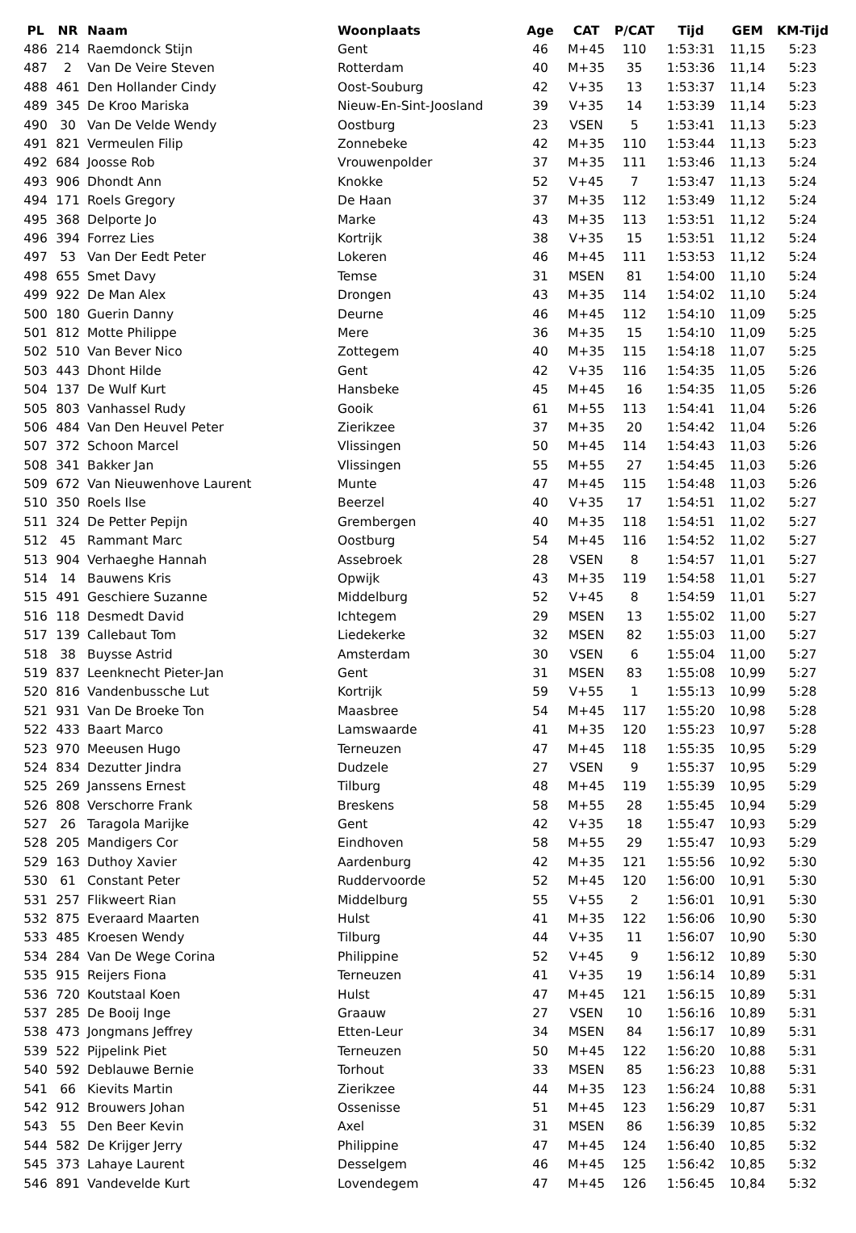| PL | NR | Naam | Woonplaats | Age | CAT | P/CAT | Tijd | GEM | KM-Tijd |
| --- | --- | --- | --- | --- | --- | --- | --- | --- | --- |
| 486 | 214 | Raemdonck Stijn | Gent | 46 | M+45 | 110 | 1:53:31 | 11,15 | 5:23 |
| 487 | 2 | Van De Veire Steven | Rotterdam | 40 | M+35 | 35 | 1:53:36 | 11,14 | 5:23 |
| 488 | 461 | Den Hollander Cindy | Oost-Souburg | 42 | V+35 | 13 | 1:53:37 | 11,14 | 5:23 |
| 489 | 345 | De Kroo Mariska | Nieuw-En-Sint-Joosland | 39 | V+35 | 14 | 1:53:39 | 11,14 | 5:23 |
| 490 | 30 | Van De Velde Wendy | Oostburg | 23 | VSEN | 5 | 1:53:41 | 11,13 | 5:23 |
| 491 | 821 | Vermeulen Filip | Zonnebeke | 42 | M+35 | 110 | 1:53:44 | 11,13 | 5:23 |
| 492 | 684 | Joosse Rob | Vrouwenpolder | 37 | M+35 | 111 | 1:53:46 | 11,13 | 5:24 |
| 493 | 906 | Dhondt Ann | Knokke | 52 | V+45 | 7 | 1:53:47 | 11,13 | 5:24 |
| 494 | 171 | Roels Gregory | De Haan | 37 | M+35 | 112 | 1:53:49 | 11,12 | 5:24 |
| 495 | 368 | Delporte Jo | Marke | 43 | M+35 | 113 | 1:53:51 | 11,12 | 5:24 |
| 496 | 394 | Forrez Lies | Kortrijk | 38 | V+35 | 15 | 1:53:51 | 11,12 | 5:24 |
| 497 | 53 | Van Der Eedt Peter | Lokeren | 46 | M+45 | 111 | 1:53:53 | 11,12 | 5:24 |
| 498 | 655 | Smet Davy | Temse | 31 | MSEN | 81 | 1:54:00 | 11,10 | 5:24 |
| 499 | 922 | De Man Alex | Drongen | 43 | M+35 | 114 | 1:54:02 | 11,10 | 5:24 |
| 500 | 180 | Guerin Danny | Deurne | 46 | M+45 | 112 | 1:54:10 | 11,09 | 5:25 |
| 501 | 812 | Motte Philippe | Mere | 36 | M+35 | 15 | 1:54:10 | 11,09 | 5:25 |
| 502 | 510 | Van Bever Nico | Zottegem | 40 | M+35 | 115 | 1:54:18 | 11,07 | 5:25 |
| 503 | 443 | Dhont Hilde | Gent | 42 | V+35 | 116 | 1:54:35 | 11,05 | 5:26 |
| 504 | 137 | De Wulf Kurt | Hansbeke | 45 | M+45 | 16 | 1:54:35 | 11,05 | 5:26 |
| 505 | 803 | Vanhassel Rudy | Gooik | 61 | M+55 | 113 | 1:54:41 | 11,04 | 5:26 |
| 506 | 484 | Van Den Heuvel Peter | Zierikzee | 37 | M+35 | 20 | 1:54:42 | 11,04 | 5:26 |
| 507 | 372 | Schoon Marcel | Vlissingen | 50 | M+45 | 114 | 1:54:43 | 11,03 | 5:26 |
| 508 | 341 | Bakker Jan | Vlissingen | 55 | M+55 | 27 | 1:54:45 | 11,03 | 5:26 |
| 509 | 672 | Van Nieuwenhove Laurent | Munte | 47 | M+45 | 115 | 1:54:48 | 11,03 | 5:26 |
| 510 | 350 | Roels Ilse | Beerzel | 40 | V+35 | 17 | 1:54:51 | 11,02 | 5:27 |
| 511 | 324 | De Petter Pepijn | Grembergen | 40 | M+35 | 118 | 1:54:51 | 11,02 | 5:27 |
| 512 | 45 | Rammant Marc | Oostburg | 54 | M+45 | 116 | 1:54:52 | 11,02 | 5:27 |
| 513 | 904 | Verhaeghe Hannah | Assebroek | 28 | VSEN | 8 | 1:54:57 | 11,01 | 5:27 |
| 514 | 14 | Bauwens Kris | Opwijk | 43 | M+35 | 119 | 1:54:58 | 11,01 | 5:27 |
| 515 | 491 | Geschiere Suzanne | Middelburg | 52 | V+45 | 8 | 1:54:59 | 11,01 | 5:27 |
| 516 | 118 | Desmedt David | Ichtegem | 29 | MSEN | 13 | 1:55:02 | 11,00 | 5:27 |
| 517 | 139 | Callebaut Tom | Liedekerke | 32 | MSEN | 82 | 1:55:03 | 11,00 | 5:27 |
| 518 | 38 | Buysse Astrid | Amsterdam | 30 | VSEN | 6 | 1:55:04 | 11,00 | 5:27 |
| 519 | 837 | Leenknecht Pieter-Jan | Gent | 31 | MSEN | 83 | 1:55:08 | 10,99 | 5:27 |
| 520 | 816 | Vandenbussche Lut | Kortrijk | 59 | V+55 | 1 | 1:55:13 | 10,99 | 5:28 |
| 521 | 931 | Van De Broeke Ton | Maasbree | 54 | M+45 | 117 | 1:55:20 | 10,98 | 5:28 |
| 522 | 433 | Baart Marco | Lamswaarde | 41 | M+35 | 120 | 1:55:23 | 10,97 | 5:28 |
| 523 | 970 | Meeusen Hugo | Terneuzen | 47 | M+45 | 118 | 1:55:35 | 10,95 | 5:29 |
| 524 | 834 | Dezutter Jindra | Dudzele | 27 | VSEN | 9 | 1:55:37 | 10,95 | 5:29 |
| 525 | 269 | Janssens Ernest | Tilburg | 48 | M+45 | 119 | 1:55:39 | 10,95 | 5:29 |
| 526 | 808 | Verschorre Frank | Breskens | 58 | M+55 | 28 | 1:55:45 | 10,94 | 5:29 |
| 527 | 26 | Taragola Marijke | Gent | 42 | V+35 | 18 | 1:55:47 | 10,93 | 5:29 |
| 528 | 205 | Mandigers Cor | Eindhoven | 58 | M+55 | 29 | 1:55:47 | 10,93 | 5:29 |
| 529 | 163 | Duthoy Xavier | Aardenburg | 42 | M+35 | 121 | 1:55:56 | 10,92 | 5:30 |
| 530 | 61 | Constant Peter | Ruddervoorde | 52 | M+45 | 120 | 1:56:00 | 10,91 | 5:30 |
| 531 | 257 | Flikweert Rian | Middelburg | 55 | V+55 | 2 | 1:56:01 | 10,91 | 5:30 |
| 532 | 875 | Everaard Maarten | Hulst | 41 | M+35 | 122 | 1:56:06 | 10,90 | 5:30 |
| 533 | 485 | Kroesen Wendy | Tilburg | 44 | V+35 | 11 | 1:56:07 | 10,90 | 5:30 |
| 534 | 284 | Van De Wege Corina | Philippine | 52 | V+45 | 9 | 1:56:12 | 10,89 | 5:30 |
| 535 | 915 | Reijers Fiona | Terneuzen | 41 | V+35 | 19 | 1:56:14 | 10,89 | 5:31 |
| 536 | 720 | Koutstaal Koen | Hulst | 47 | M+45 | 121 | 1:56:15 | 10,89 | 5:31 |
| 537 | 285 | De Booij Inge | Graauw | 27 | VSEN | 10 | 1:56:16 | 10,89 | 5:31 |
| 538 | 473 | Jongmans Jeffrey | Etten-Leur | 34 | MSEN | 84 | 1:56:17 | 10,89 | 5:31 |
| 539 | 522 | Pijpelink Piet | Terneuzen | 50 | M+45 | 122 | 1:56:20 | 10,88 | 5:31 |
| 540 | 592 | Deblauwe Bernie | Torhout | 33 | MSEN | 85 | 1:56:23 | 10,88 | 5:31 |
| 541 | 66 | Kievits Martin | Zierikzee | 44 | M+35 | 123 | 1:56:24 | 10,88 | 5:31 |
| 542 | 912 | Brouwers Johan | Ossenisse | 51 | M+45 | 123 | 1:56:29 | 10,87 | 5:31 |
| 543 | 55 | Den Beer Kevin | Axel | 31 | MSEN | 86 | 1:56:39 | 10,85 | 5:32 |
| 544 | 582 | De Krijger Jerry | Philippine | 47 | M+45 | 124 | 1:56:40 | 10,85 | 5:32 |
| 545 | 373 | Lahaye Laurent | Desselgem | 46 | M+45 | 125 | 1:56:42 | 10,85 | 5:32 |
| 546 | 891 | Vandevelde Kurt | Lovendegem | 47 | M+45 | 126 | 1:56:45 | 10,84 | 5:32 |